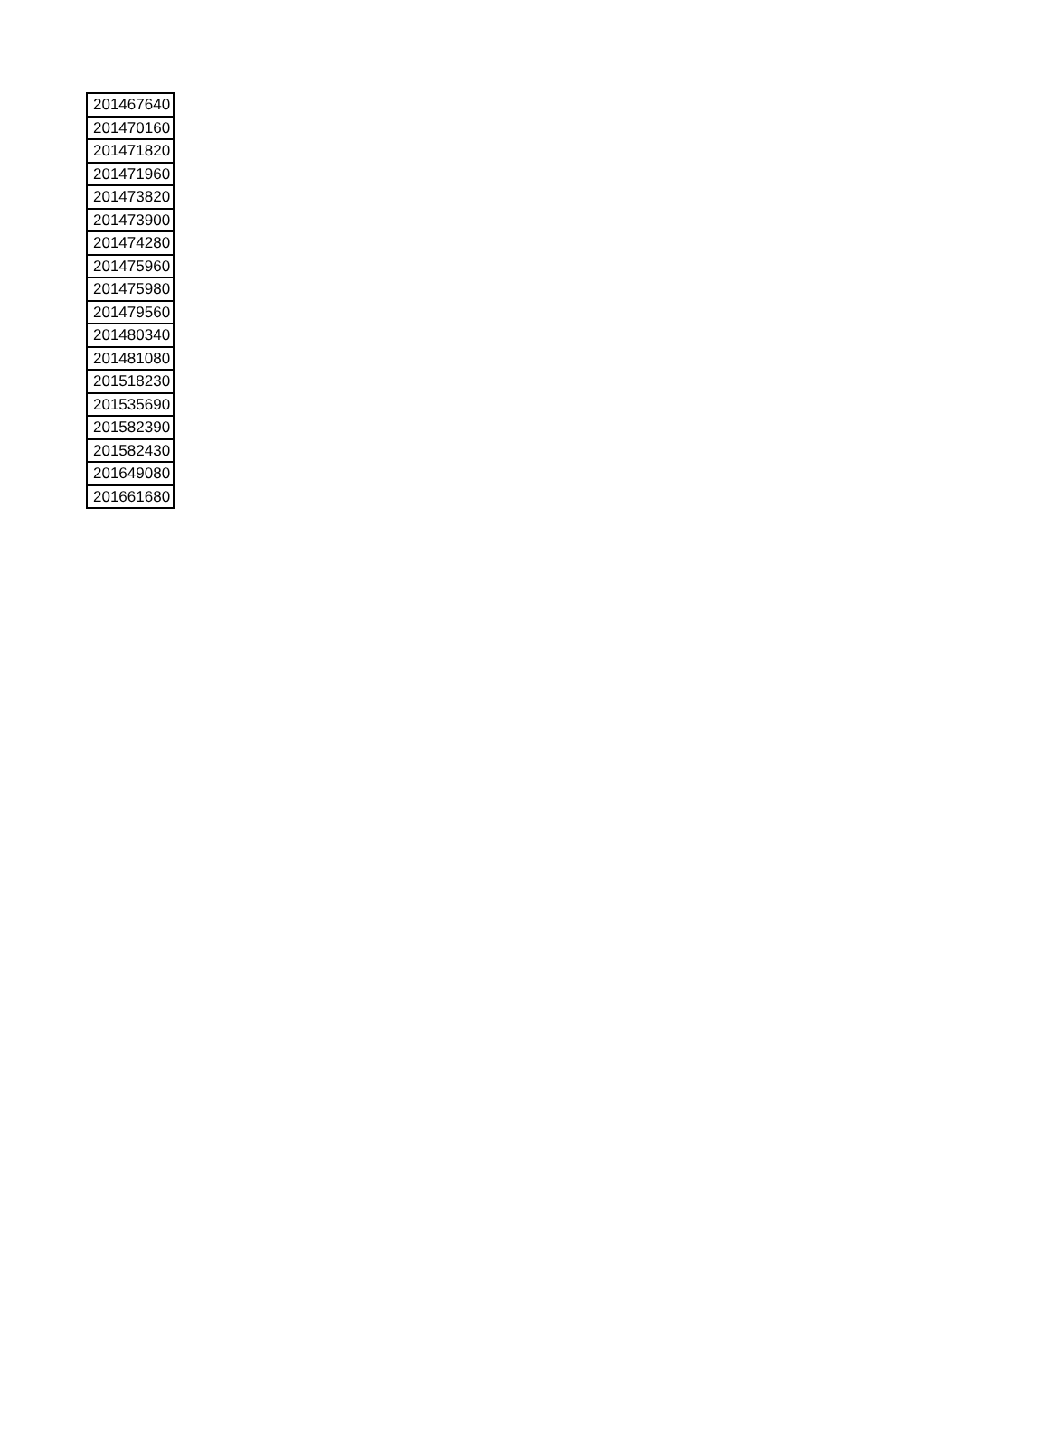| 201467640 |
| 201470160 |
| 201471820 |
| 201471960 |
| 201473820 |
| 201473900 |
| 201474280 |
| 201475960 |
| 201475980 |
| 201479560 |
| 201480340 |
| 201481080 |
| 201518230 |
| 201535690 |
| 201582390 |
| 201582430 |
| 201649080 |
| 201661680 |